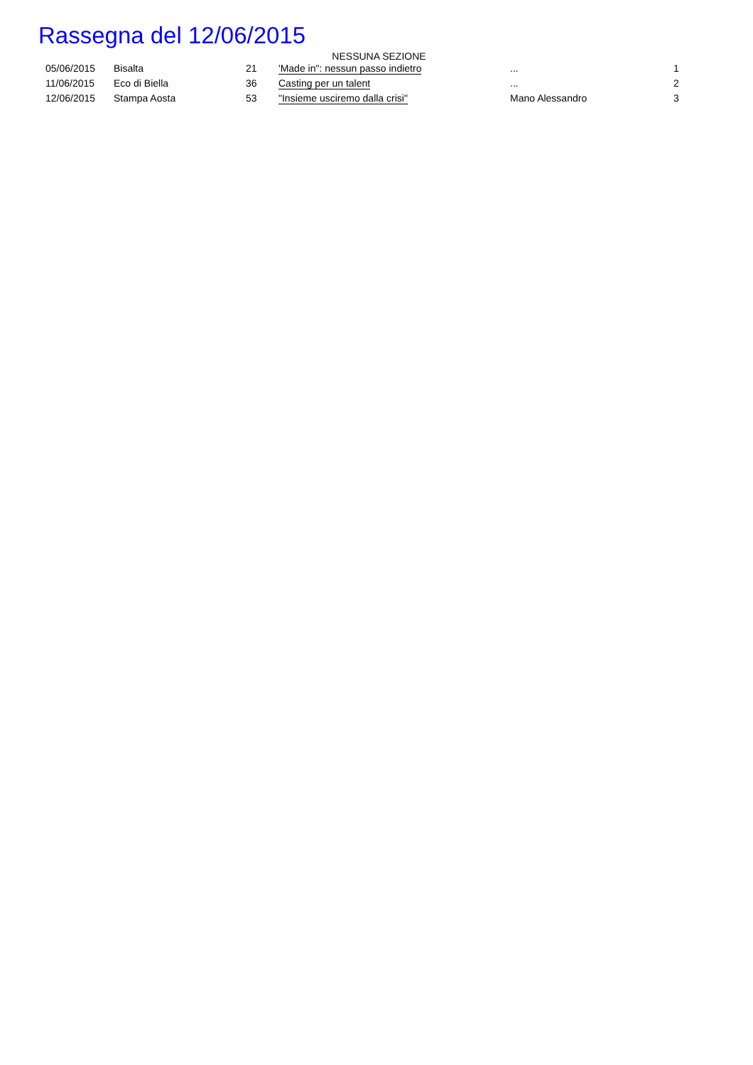Rassegna del 12/06/2015
NESSUNA SEZIONE
| 05/06/2015 | Bisalta | 21 | 'Made in": nessun passo indietro | ... | 1 |
| 11/06/2015 | Eco di Biella | 36 | Casting per un talent | ... | 2 |
| 12/06/2015 | Stampa Aosta | 53 | "Insieme usciremo dalla crisi" | Mano Alessandro | 3 |